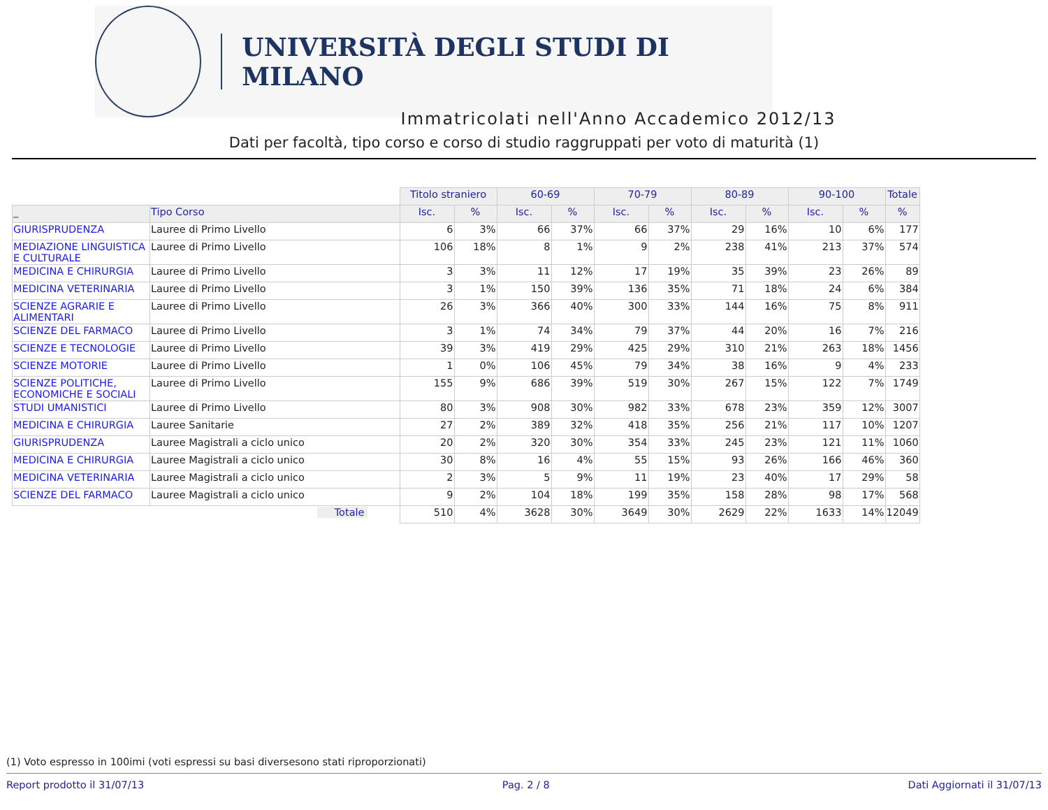UNIVERSITÀ DEGLI STUDI DI MILANO
Immatricolati nell'Anno Accademico 2012/13
Dati per facoltà, tipo corso e corso di studio raggruppati per voto di maturità (1)
| | | Titolo straniero | | 60-69 | | 70-79 | | 80-89 | | 90-100 | | Totale |
| _ | Tipo Corso | Isc. | % | Isc. | % | Isc. | % | Isc. | % | Isc. | % | % |
| GIURISPRUDENZA | Lauree di Primo Livello | 6 | 3% | 66 | 37% | 66 | 37% | 29 | 16% | 10 | 6% | 177 |
| MEDIAZIONE LINGUISTICA E CULTURALE | Lauree di Primo Livello | 106 | 18% | 8 | 1% | 9 | 2% | 238 | 41% | 213 | 37% | 574 |
| MEDICINA E CHIRURGIA | Lauree di Primo Livello | 3 | 3% | 11 | 12% | 17 | 19% | 35 | 39% | 23 | 26% | 89 |
| MEDICINA VETERINARIA | Lauree di Primo Livello | 3 | 1% | 150 | 39% | 136 | 35% | 71 | 18% | 24 | 6% | 384 |
| SCIENZE AGRARIE E ALIMENTARI | Lauree di Primo Livello | 26 | 3% | 366 | 40% | 300 | 33% | 144 | 16% | 75 | 8% | 911 |
| SCIENZE DEL FARMACO | Lauree di Primo Livello | 3 | 1% | 74 | 34% | 79 | 37% | 44 | 20% | 16 | 7% | 216 |
| SCIENZE E TECNOLOGIE | Lauree di Primo Livello | 39 | 3% | 419 | 29% | 425 | 29% | 310 | 21% | 263 | 18% | 1456 |
| SCIENZE MOTORIE | Lauree di Primo Livello | 1 | 0% | 106 | 45% | 79 | 34% | 38 | 16% | 9 | 4% | 233 |
| SCIENZE POLITICHE, ECONOMICHE E SOCIALI | Lauree di Primo Livello | 155 | 9% | 686 | 39% | 519 | 30% | 267 | 15% | 122 | 7% | 1749 |
| STUDI UMANISTICI | Lauree di Primo Livello | 80 | 3% | 908 | 30% | 982 | 33% | 678 | 23% | 359 | 12% | 3007 |
| MEDICINA E CHIRURGIA | Lauree Sanitarie | 27 | 2% | 389 | 32% | 418 | 35% | 256 | 21% | 117 | 10% | 1207 |
| GIURISPRUDENZA | Lauree Magistrali a ciclo unico | 20 | 2% | 320 | 30% | 354 | 33% | 245 | 23% | 121 | 11% | 1060 |
| MEDICINA E CHIRURGIA | Lauree Magistrali a ciclo unico | 30 | 8% | 16 | 4% | 55 | 15% | 93 | 26% | 166 | 46% | 360 |
| MEDICINA VETERINARIA | Lauree Magistrali a ciclo unico | 2 | 3% | 5 | 9% | 11 | 19% | 23 | 40% | 17 | 29% | 58 |
| SCIENZE DEL FARMACO | Lauree Magistrali a ciclo unico | 9 | 2% | 104 | 18% | 199 | 35% | 158 | 28% | 98 | 17% | 568 |
| Totale | | 510 | 4% | 3628 | 30% | 3649 | 30% | 2629 | 22% | 1633 | 14% | 12049 |
(1) Voto espresso in 100imi (voti espressi su basi diversesono stati riproporzionati)
Report prodotto il 31/07/13 Pag. 2 / 8 Dati Aggiornati il 31/07/13